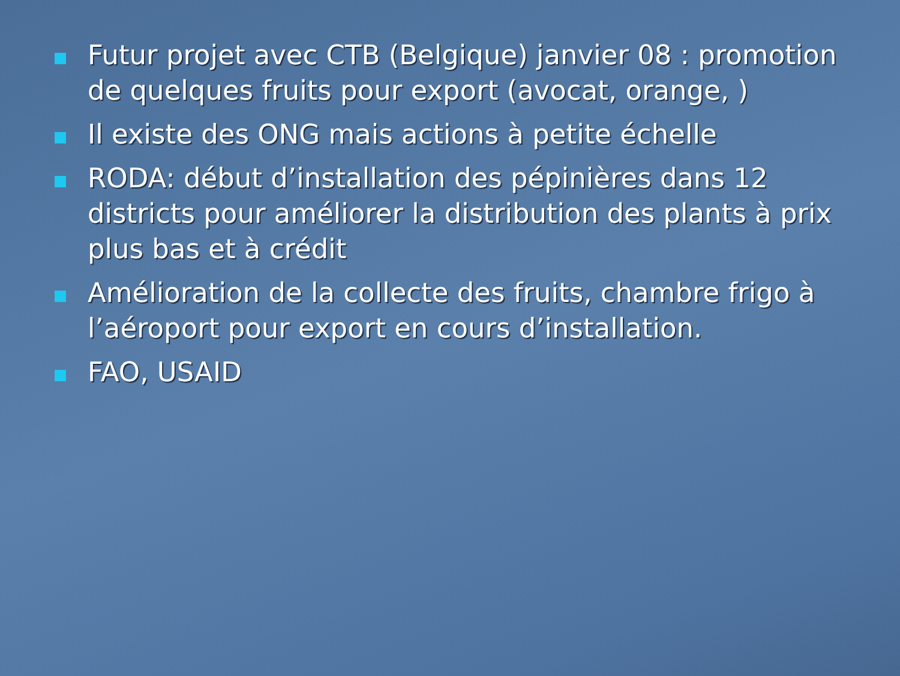Futur projet avec CTB (Belgique) janvier 08 : promotion de quelques fruits pour export (avocat, orange, )
Il existe des ONG mais actions à petite échelle
RODA: début d’installation des pépinières dans 12 districts pour améliorer la distribution des plants à prix plus bas et à crédit
Amélioration de la collecte des fruits, chambre frigo à l’aéroport pour export en cours d’installation.
FAO, USAID